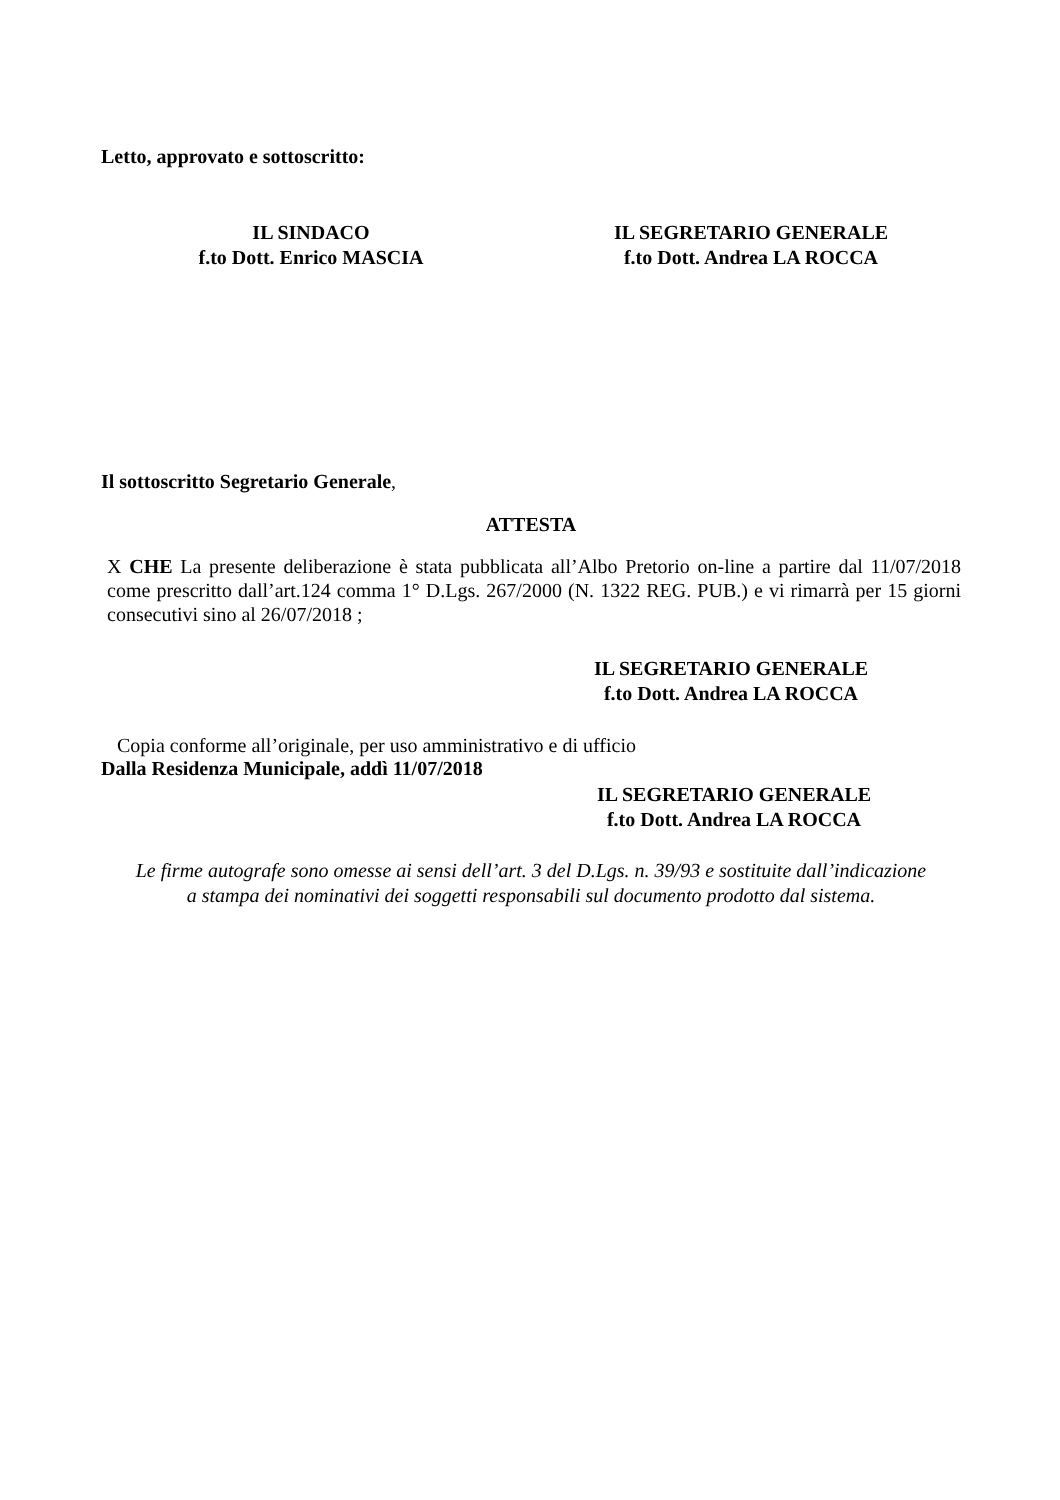Letto, approvato e sottoscritto:
IL SINDACO
f.to Dott. Enrico MASCIA
IL SEGRETARIO GENERALE
f.to Dott. Andrea LA ROCCA
Il sottoscritto Segretario Generale,
ATTESTA
X CHE La presente deliberazione è stata pubblicata all’Albo Pretorio on-line a partire dal 11/07/2018 come prescritto dall’art.124 comma 1° D.Lgs. 267/2000 (N. 1322 REG. PUB.) e vi rimarrà per 15 giorni consecutivi sino al 26/07/2018 ;
IL SEGRETARIO GENERALE
f.to Dott. Andrea LA ROCCA
Copia conforme all’originale, per uso amministrativo e di ufficio
Dalla Residenza Municipale, addì 11/07/2018
IL SEGRETARIO GENERALE
f.to Dott. Andrea LA ROCCA
Le firme autografe sono omesse ai sensi dell’art. 3 del D.Lgs. n. 39/93 e sostituite dall’indicazione
a stampa dei nominativi dei soggetti responsabili sul documento prodotto dal sistema.